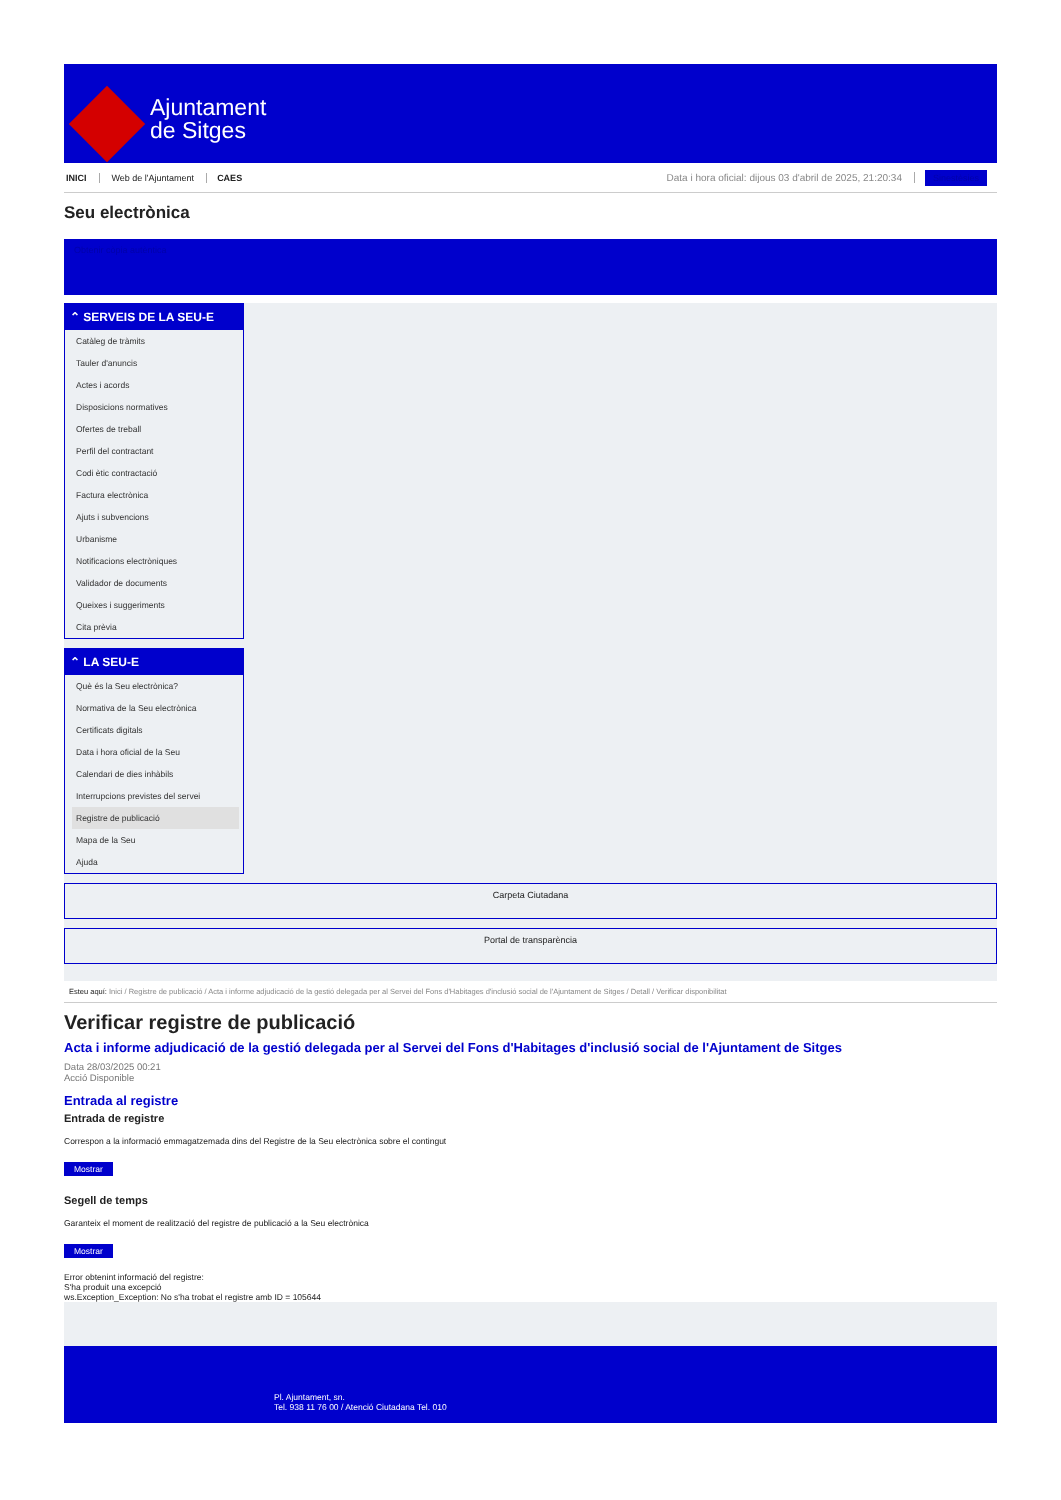Ajuntament
de Sitges
INICI Web de l'Ajuntament CAES Data i hora oficial: dijous 03 d'abril de 2025, 21:20:34 Sinestèsies
Seu electrònica
Obtenir còpia autèntica
⌃ SERVEIS DE LA SEU-E
Catàleg de tràmits
Tauler d'anuncis
Actes i acords
Disposicions normatives
Ofertes de treball
Perfil del contractant
Codi ètic contractació
Factura electrònica
Ajuts i subvencions
Urbanisme
Notificacions electròniques
Validador de documents
Queixes i suggeriments
Cita prèvia
⌃ LA SEU-E
Què és la Seu electrònica?
Normativa de la Seu electrònica
Certificats digitals
Data i hora oficial de la Seu
Calendari de dies inhàbils
Interrupcions previstes del servei
Registre de publicació
Mapa de la Seu
Ajuda
Carpeta Ciutadana
Portal de transparència
Esteu aquí: Inici / Registre de publicació / Acta i informe adjudicació de la gestió delegada per al Servei del Fons d'Habitages d'inclusió social de l'Ajuntament de Sitges / Detall / Verificar disponibilitat
Verificar registre de publicació
Acta i informe adjudicació de la gestió delegada per al Servei del Fons d'Habitages d'inclusió social de l'Ajuntament de Sitges
Data 28/03/2025 00:21
Acció Disponible
Entrada al registre
Entrada de registre
Correspon a la informació emmagatzemada dins del Registre de la Seu electrònica sobre el contingut
Mostrar
Segell de temps
Garanteix el moment de realització del registre de publicació a la Seu electrònica
Mostrar
Error obtenint informació del registre:
S'ha produit una excepció
ws.Exception_Exception: No s'ha trobat el registre amb ID = 105644
Pl. Ajuntament, sn.
Tel. 938 11 76 00 / Atenció Ciutadana Tel. 010